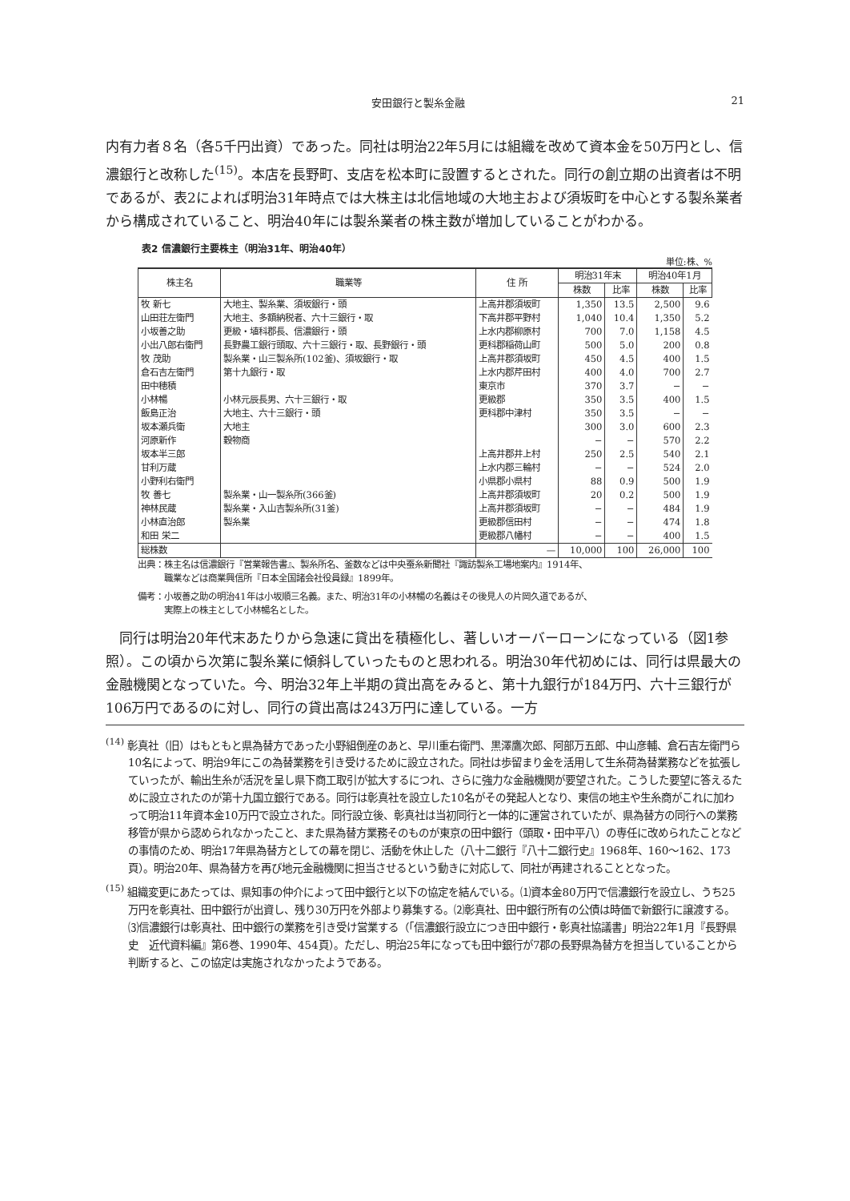安田銀行と製糸金融 21
内有力者８名（各5千円出資）であった。同社は明治22年5月には組織を改めて資本金を50万円とし、信濃銀行と改称した<sup>(15)</sup>。本店を長野町、支店を松本町に設置するとされた。同行の創立期の出資者は不明であるが、表2によれば明治31年時点では大株主は北信地域の大地主および須坂町を中心とする製糸業者から構成されていること、明治40年には製糸業者の株主数が増加していることがわかる。
表2 信濃銀行主要株主（明治31年、明治40年）
単位:株、%
| 株主名 | 職業等 | 住 所 | 明治31年末 | | 明治40年1月 | |
| --- | --- | --- | --- | --- | --- | --- |
| | | | 株数 | 比率 | 株数 | 比率 |
| 牧 新七 | 大地主、製糸業、須坂銀行・頭 | 上高井郡須坂町 | 1,350 | 13.5 | 2,500 | 9.6 |
| 山田荘左衛門 | 大地主、多額納税者、六十三銀行・取 | 下高井郡平野村 | 1,040 | 10.4 | 1,350 | 5.2 |
| 小坂善之助 | 更級・埴科郡長、信濃銀行・頭 | 上水内郡柳原村 | 700 | 7.0 | 1,158 | 4.5 |
| 小出八郎右衛門 | 長野農工銀行頭取、六十三銀行・取、長野銀行・頭 | 更科郡稲荷山町 | 500 | 5.0 | 200 | 0.8 |
| 牧 茂助 | 製糸業・山三製糸所(102釜)、須坂銀行・取 | 上高井郡須坂町 | 450 | 4.5 | 400 | 1.5 |
| 倉石吉左衛門 | 第十九銀行・取 | 上水内郡芹田村 | 400 | 4.0 | 700 | 2.7 |
| 田中穂積 | | 東京市 | 370 | 3.7 | − | − |
| 小林暢 | 小林元辰長男、六十三銀行・取 | 更級郡 | 350 | 3.5 | 400 | 1.5 |
| 飯島正治 | 大地主、六十三銀行・頭 | 更科郡中津村 | 350 | 3.5 | − | − |
| 坂本瀬兵衛 | 大地主 | | 300 | 3.0 | 600 | 2.3 |
| 河原新作 | 穀物商 | | − | − | 570 | 2.2 |
| 坂本半三郎 | | 上高井郡井上村 | 250 | 2.5 | 540 | 2.1 |
| 甘利万蔵 | | 上水内郡三輪村 | − | − | 524 | 2.0 |
| 小野利右衛門 | | 小県郡小県村 | 88 | 0.9 | 500 | 1.9 |
| 牧 善七 | 製糸業・山一製糸所(366釜) | 上高井郡須坂町 | 20 | 0.2 | 500 | 1.9 |
| 神林民蔵 | 製糸業・入山吉製糸所(31釜) | 上高井郡須坂町 | − | − | 484 | 1.9 |
| 小林直治郎 | 製糸業 | 更級郡信田村 | − | − | 474 | 1.8 |
| 和田 栄二 | | 更級郡八幡村 | − | − | 400 | 1.5 |
| 総株数 | | — | 10,000 | 100 | 26,000 | 100 |
出典：株主名は信濃銀行『営業報告書』、製糸所名、釜数などは中央蚕糸新聞社『諏訪製糸工場地案内』1914年、
　　　職業などは商業興信所『日本全国諸会社役員録』1899年。
備考：小坂善之助の明治41年は小坂順三名義。また、明治31年の小林暢の名義はその後見人の片岡久道であるが、
　　　実際上の株主として小林暢名とした。
　同行は明治20年代末あたりから急速に貸出を積極化し、著しいオーバーローンになっている（図1参照）。この頃から次第に製糸業に傾斜していったものと思われる。明治30年代初めには、同行は県最大の金融機関となっていた。今、明治32年上半期の貸出高をみると、第十九銀行が184万円、六十三銀行が106万円であるのに対し、同行の貸出高は243万円に達している。一方
<sup>(14)</sup> 彰真社（旧）はもともと県為替方であった小野組倒産のあと、早川重右衛門、黒澤鷹次郎、阿部万五郎、中山彦輔、倉石吉左衛門ら10名によって、明治9年にこの為替業務を引き受けるために設立された。同社は歩留まり金を活用して生糸荷為替業務などを拡張していったが、輸出生糸が活況を呈し県下商工取引が拡大するにつれ、さらに強力な金融機関が要望された。こうした要望に答えるために設立されたのが第十九国立銀行である。同行は彰真社を設立した10名がその発起人となり、東信の地主や生糸商がこれに加わって明治11年資本金10万円で設立された。同行設立後、彰真社は当初同行と一体的に運営されていたが、県為替方の同行への業務移管が県から認められなかったこと、また県為替方業務そのものが東京の田中銀行（頭取・田中平八）の専任に改められたことなどの事情のため、明治17年県為替方としての幕を閉じ、活動を休止した（八十二銀行『八十二銀行史』1968年、160〜162、173頁）。明治20年、県為替方を再び地元金融機関に担当させるという動きに対応して、同社が再建されることとなった。
<sup>(15)</sup> 組織変更にあたっては、県知事の仲介によって田中銀行と以下の協定を結んでいる。⑴資本金80万円で信濃銀行を設立し、うち25万円を彰真社、田中銀行が出資し、残り30万円を外部より募集する。⑵彰真社、田中銀行所有の公債は時価で新銀行に譲渡する。⑶信濃銀行は彰真社、田中銀行の業務を引き受け営業する（「信濃銀行設立につき田中銀行・彰真社協議書」明治22年1月『長野県史　近代資料編』第6巻、1990年、454頁）。ただし、明治25年になっても田中銀行が7郡の長野県為替方を担当していることから判断すると、この協定は実施されなかったようである。